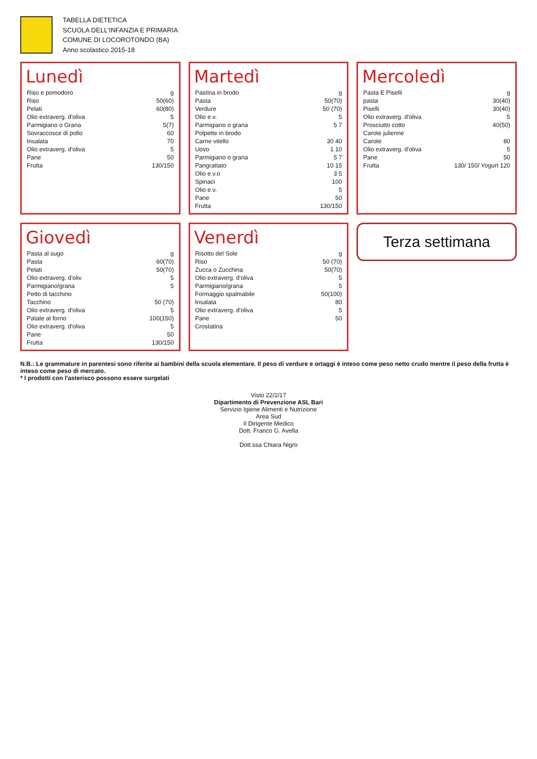TABELLA DIETETICA
SCUOLA DELL'INFANZIA E PRIMARIA
COMUNE DI LOCOROTONDO (BA)
Anno scolastico 2015-18
Lunedì
| Riso e pomodoro | g |
| Riso | 50(60) |
| Pelati | 60(80) |
| Olio extraverg. d'oliva | 5 |
| Parmigiano o Grana | 5(7) |
| Sovraccosce di pollo | 60 |
| Insalata | 70 |
| Olio extraverg. d'oliva | 5 |
| Pane | 50 |
| Frutta | 130/150 |
Martedì
| Pastina in brodo | g |
| Pasta | 50(70) |
| Verdure | 50 (70) |
| Olio e.v. | 5 |
| Parmigiano o grana | 5 7 |
| Polpette in brodo | |
| Carne vitello | 30 40 |
| Uovo | 1 10 |
| Parmigiano o grana | 5 7 |
| Pangrattato | 10 15 |
| Olio e.v.o | 3 5 |
| Spinaci | 100 |
| Olio e.v. | 5 |
| Pane | 50 |
| Frutta | 130/150 |
Mercoledì
| Pasta E Piselli | g |
| pasta | 30(40) |
| Piselli | 30(40) |
| Olio extraverg. d'oliva | 5 |
| Prosciutto cotto | 40(50) |
| Carote julienne | |
| Carote | 80 |
| Olio extraverg. d'oliva | 5 |
| Pane | 50 |
| Frutta | 130/ 150/ Yogurt 120 |
Giovedì
| Pasta al sugo | g |
| Pasta | 60(70) |
| Pelati | 50(70) |
| Olio extraverg. d'oliv | 5 |
| Parmigiano/grana | 5 |
| Petto di tacchino | |
| Tacchino | 50 (70) |
| Olio extraverg. d'oliva | 5 |
| Patate al forno | 100(150) |
| Olio extraverg. d'oliva | 5 |
| Pane | 50 |
| Frutta | 130/150 |
Venerdì
| Risotto del Sole | g |
| Riso | 50 (70) |
| Zucca o Zucchina | 50(70) |
| Olio extraverg. d'oliva | 5 |
| Parmigiano/grana | 5 |
| Formaggio spalmabile | 50(100) |
| Insalata | 80 |
| Olio extraverg. d'oliva | 5 |
| Pane | 50 |
| Crostatina | |
Terza settimana
N.B.: Le grammature in parentesi sono riferite ai bambini della scuola elementare. Il peso di verdure e ortaggi è inteso come peso netto crudo mentre il peso della frutta è inteso come peso di mercato.
* I prodotti con l'asterisco possono essere surgelati
Visto 22/2/17
Dipartimento di Prevenzione ASL Bari
Servizio Igiene Alimenti e Nutrizione
Area Sud
Il Dirigente Medico
Dott. Franco G. Avella
Dott.ssa Chiara Nigro